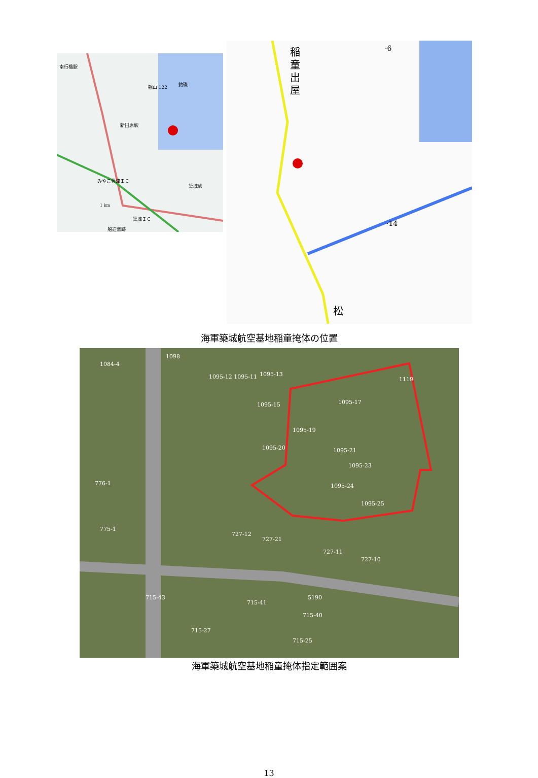南行橋駅
新田原駅
みやこ豊津ＩＣ
築城駅
築城ＩＣ
観山 122
釣磯
1 km
船迫窯跡
稲
童
出
屋
·14
·6
松
海軍築城航空基地稲童掩体の位置
1084-4
1098
1095-12 1095-11
1095-13
1095-17
1095-15
1095-19
1095-20
1095-21
1095-23
1095-24
1095-25
727-21
727-12
727-11
727-10
5190
1119
776-1
775-1
715-43
715-41
715-40
715-27
715-25
海軍築城航空基地稲童掩体指定範囲案
13